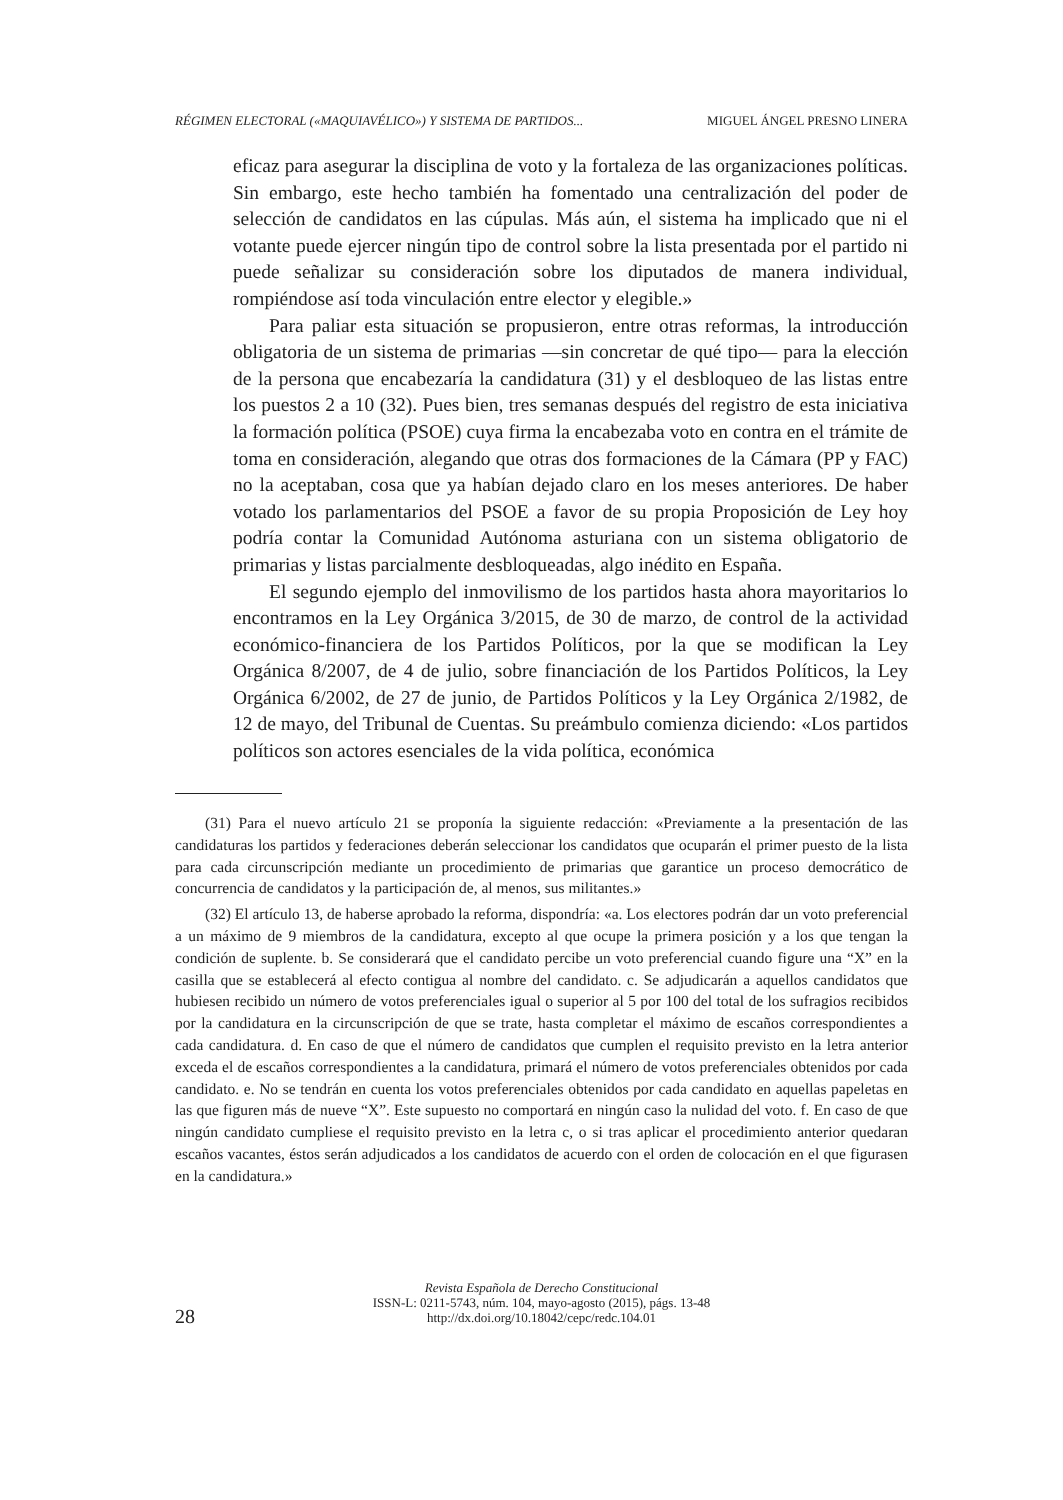RÉGIMEN ELECTORAL («MAQUIAVÉLICO») Y SISTEMA DE PARTIDOS... MIGUEL ÁNGEL PRESNO LINERA
eficaz para asegurar la disciplina de voto y la fortaleza de las organizaciones políticas. Sin embargo, este hecho también ha fomentado una centralización del poder de selección de candidatos en las cúpulas. Más aún, el sistema ha implicado que ni el votante puede ejercer ningún tipo de control sobre la lista presentada por el partido ni puede señalizar su consideración sobre los diputados de manera individual, rompiéndose así toda vinculación entre elector y elegible.»
Para paliar esta situación se propusieron, entre otras reformas, la introducción obligatoria de un sistema de primarias —sin concretar de qué tipo— para la elección de la persona que encabezaría la candidatura (31) y el desbloqueo de las listas entre los puestos 2 a 10 (32). Pues bien, tres semanas después del registro de esta iniciativa la formación política (PSOE) cuya firma la encabezaba voto en contra en el trámite de toma en consideración, alegando que otras dos formaciones de la Cámara (PP y FAC) no la aceptaban, cosa que ya habían dejado claro en los meses anteriores. De haber votado los parlamentarios del PSOE a favor de su propia Proposición de Ley hoy podría contar la Comunidad Autónoma asturiana con un sistema obligatorio de primarias y listas parcialmente desbloqueadas, algo inédito en España.
El segundo ejemplo del inmovilismo de los partidos hasta ahora mayoritarios lo encontramos en la Ley Orgánica 3/2015, de 30 de marzo, de control de la actividad económico-financiera de los Partidos Políticos, por la que se modifican la Ley Orgánica 8/2007, de 4 de julio, sobre financiación de los Partidos Políticos, la Ley Orgánica 6/2002, de 27 de junio, de Partidos Políticos y la Ley Orgánica 2/1982, de 12 de mayo, del Tribunal de Cuentas. Su preámbulo comienza diciendo: «Los partidos políticos son actores esenciales de la vida política, económica
(31) Para el nuevo artículo 21 se proponía la siguiente redacción: «Previamente a la presentación de las candidaturas los partidos y federaciones deberán seleccionar los candidatos que ocuparán el primer puesto de la lista para cada circunscripción mediante un procedimiento de primarias que garantice un proceso democrático de concurrencia de candidatos y la participación de, al menos, sus militantes.»
(32) El artículo 13, de haberse aprobado la reforma, dispondría: «a. Los electores podrán dar un voto preferencial a un máximo de 9 miembros de la candidatura, excepto al que ocupe la primera posición y a los que tengan la condición de suplente. b. Se considerará que el candidato percibe un voto preferencial cuando figure una “X” en la casilla que se establecerá al efecto contigua al nombre del candidato. c. Se adjudicarán a aquellos candidatos que hubiesen recibido un número de votos preferenciales igual o superior al 5 por 100 del total de los sufragios recibidos por la candidatura en la circunscripción de que se trate, hasta completar el máximo de escaños correspondientes a cada candidatura. d. En caso de que el número de candidatos que cumplen el requisito previsto en la letra anterior exceda el de escaños correspondientes a la candidatura, primará el número de votos preferenciales obtenidos por cada candidato. e. No se tendrán en cuenta los votos preferenciales obtenidos por cada candidato en aquellas papeletas en las que figuren más de nueve “X”. Este supuesto no comportará en ningún caso la nulidad del voto. f. En caso de que ningún candidato cumpliese el requisito previsto en la letra c, o si tras aplicar el procedimiento anterior quedaran escaños vacantes, éstos serán adjudicados a los candidatos de acuerdo con el orden de colocación en el que figurasen en la candidatura.»
Revista Española de Derecho Constitucional
ISSN-L: 0211-5743, núm. 104, mayo-agosto (2015), págs. 13-48
http://dx.doi.org/10.18042/cepc/redc.104.01
28